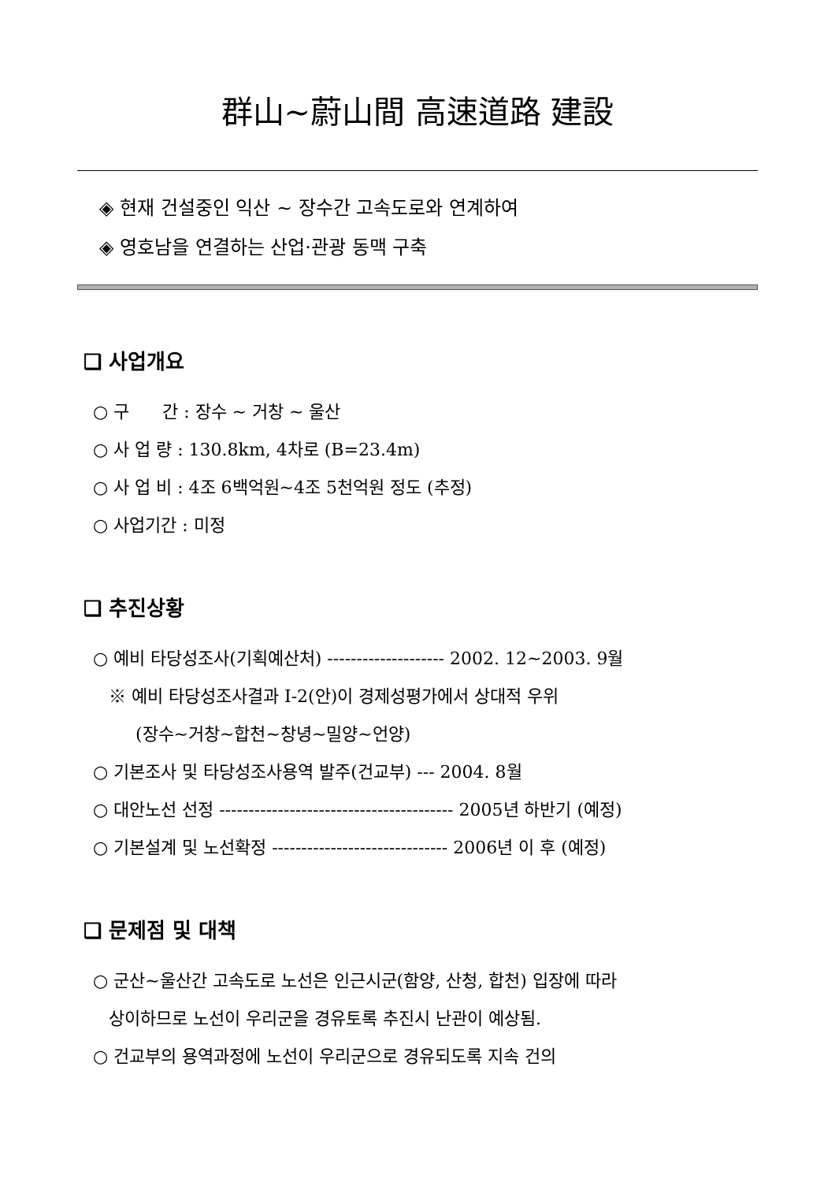群山~蔚山間 高速道路 建設
◈ 현재 건설중인 익산 ~ 장수간 고속도로와 연계하여
◈ 영호남을 연결하는 산업·관광 동맥 구축
❑ 사업개요
○ 구 간 : 장수 ~ 거창 ~ 울산
○ 사 업 량 : 130.8km, 4차로 (B=23.4m)
○ 사 업 비 : 4조 6백억원~4조 5천억원 정도 (추정)
○ 사업기간 : 미정
❑ 추진상황
○ 예비 타당성조사(기획예산처) -------------------- 2002. 12~2003. 9월
※ 예비 타당성조사결과 Ⅰ-2(안)이 경제성평가에서 상대적 우위
(장수~거창~합천~창녕~밀양~언양)
○ 기본조사 및 타당성조사용역 발주(건교부) --- 2004. 8월
○ 대안노선 선정 ---------------------------------------- 2005년 하반기 (예정)
○ 기본설계 및 노선확정 ------------------------------ 2006년 이 후 (예정)
❑ 문제점 및 대책
○ 군산~울산간 고속도로 노선은 인근시군(함양, 산청, 합천) 입장에 따라
상이하므로 노선이 우리군을 경유토록 추진시 난관이 예상됨.
○ 건교부의 용역과정에 노선이 우리군으로 경유되도록 지속 건의